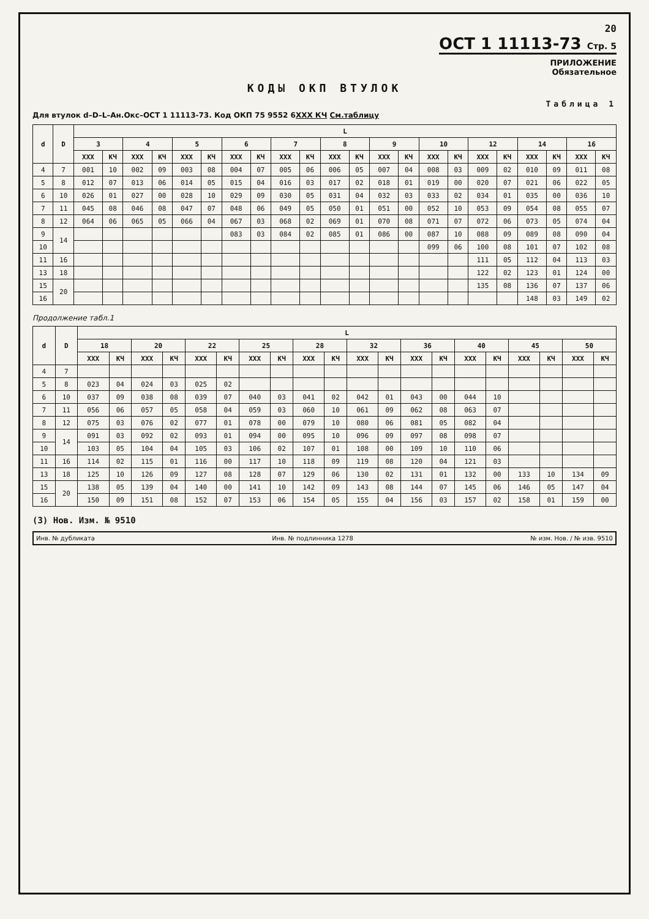20
ОСТ 1 11113-73 Стр. 5
ПРИЛОЖЕНИЕ
Обязательное
КОДЫ ОКП ВТУЛОК
Таблица 1
Для втулок d–D–L–Ан.Окс–ОСТ 1 11113-73. Код ОКП 75 9552 6XXX КЧ См.таблицу
| d | D | L | | | | | | | | | | | | | | | | | | | | | |
| --- | --- | --- | --- | --- | --- | --- | --- | --- | --- | --- | --- | --- | --- | --- | --- | --- | --- | --- | --- | --- | --- | --- | --- |
| | | 3 | | 4 | | 5 | | 6 | | 7 | | 8 | | 9 | | 10 | | 12 | | 14 | | 16 | |
| | | XXX | КЧ | XXX | КЧ | XXX | КЧ | XXX | КЧ | XXX | КЧ | XXX | КЧ | XXX | КЧ | XXX | КЧ | XXX | КЧ | XXX | КЧ | XXX | КЧ |
| 4 | 7 | 001 | 10 | 002 | 09 | 003 | 08 | 004 | 07 | 005 | 06 | 006 | 05 | 007 | 04 | 008 | 03 | 009 | 02 | 010 | 09 | 011 | 08 |
| 5 | 8 | 012 | 07 | 013 | 06 | 014 | 05 | 015 | 04 | 016 | 03 | 017 | 02 | 018 | 01 | 019 | 00 | 020 | 07 | 021 | 06 | 022 | 05 |
| 6 | 10 | 026 | 01 | 027 | 00 | 028 | 10 | 029 | 09 | 030 | 05 | 031 | 04 | 032 | 03 | 033 | 02 | 034 | 01 | 035 | 00 | 036 | 10 |
| 7 | 11 | 045 | 08 | 046 | 08 | 047 | 07 | 048 | 06 | 049 | 05 | 050 | 01 | 051 | 00 | 052 | 10 | 053 | 09 | 054 | 08 | 055 | 07 |
| 8 | 12 | 064 | 06 | 065 | 05 | 066 | 04 | 067 | 03 | 068 | 02 | 069 | 01 | 070 | 08 | 071 | 07 | 072 | 06 | 073 | 05 | 074 | 04 |
| 9 | 14 | | | | | | | 083 | 03 | 084 | 02 | 085 | 01 | 086 | 00 | 087 | 10 | 088 | 09 | 089 | 08 | 090 | 04 |
| 10 | | | | | | | | | | | | | | | | 099 | 06 | 100 | 08 | 101 | 07 | 102 | 08 |
| 11 | 16 | | | | | | | | | | | | | | | | | 111 | 05 | 112 | 04 | 113 | 03 |
| 13 | 18 | | | | | | | | | | | | | | | | | 122 | 02 | 123 | 01 | 124 | 00 |
| 15 | 20 | | | | | | | | | | | | | | | | | 135 | 08 | 136 | 07 | 137 | 06 |
| 16 | | | | | | | | | | | | | | | | | | | | 148 | 03 | 149 | 02 |
Продолжение табл.1
| d | D | L | | | | | | | | | | | | | | | | | | | |
| --- | --- | --- | --- | --- | --- | --- | --- | --- | --- | --- | --- | --- | --- | --- | --- | --- | --- | --- | --- | --- | --- |
| | | 18 | | 20 | | 22 | | 25 | | 28 | | 32 | | 36 | | 40 | | 45 | | 50 | |
| | | XXX | КЧ | XXX | КЧ | XXX | КЧ | XXX | КЧ | XXX | КЧ | XXX | КЧ | XXX | КЧ | XXX | КЧ | XXX | КЧ | XXX | КЧ |
| 4 | 7 | | | | | | | | | | | | | | | | | | | | |
| 5 | 8 | 023 | 04 | 024 | 03 | 025 | 02 | | | | | | | | | | | | | | |
| 6 | 10 | 037 | 09 | 038 | 08 | 039 | 07 | 040 | 03 | 041 | 02 | 042 | 01 | 043 | 00 | 044 | 10 | | | | |
| 7 | 11 | 056 | 06 | 057 | 05 | 058 | 04 | 059 | 03 | 060 | 10 | 061 | 09 | 062 | 08 | 063 | 07 | | | | |
| 8 | 12 | 075 | 03 | 076 | 02 | 077 | 01 | 078 | 00 | 079 | 10 | 080 | 06 | 081 | 05 | 082 | 04 | | | | |
| 9 | 14 | 091 | 03 | 092 | 02 | 093 | 01 | 094 | 00 | 095 | 10 | 096 | 09 | 097 | 08 | 098 | 07 | | | | |
| 10 | | 103 | 05 | 104 | 04 | 105 | 03 | 106 | 02 | 107 | 01 | 108 | 00 | 109 | 10 | 110 | 06 | | | | |
| 11 | 16 | 114 | 02 | 115 | 01 | 116 | 00 | 117 | 10 | 118 | 09 | 119 | 08 | 120 | 04 | 121 | 03 | | | | |
| 13 | 18 | 125 | 10 | 126 | 09 | 127 | 08 | 128 | 07 | 129 | 06 | 130 | 02 | 131 | 01 | 132 | 00 | 133 | 10 | 134 | 09 |
| 15 | 20 | 138 | 05 | 139 | 04 | 140 | 00 | 141 | 10 | 142 | 09 | 143 | 08 | 144 | 07 | 145 | 06 | 146 | 05 | 147 | 04 |
| 16 | | 150 | 09 | 151 | 08 | 152 | 07 | 153 | 06 | 154 | 05 | 155 | 04 | 156 | 03 | 157 | 02 | 158 | 01 | 159 | 00 |
(3) Нов. Изм. № 9510
Инв. № дубликата Инв. № подлинника 1278 № изм. Нов. / № изв. 9510